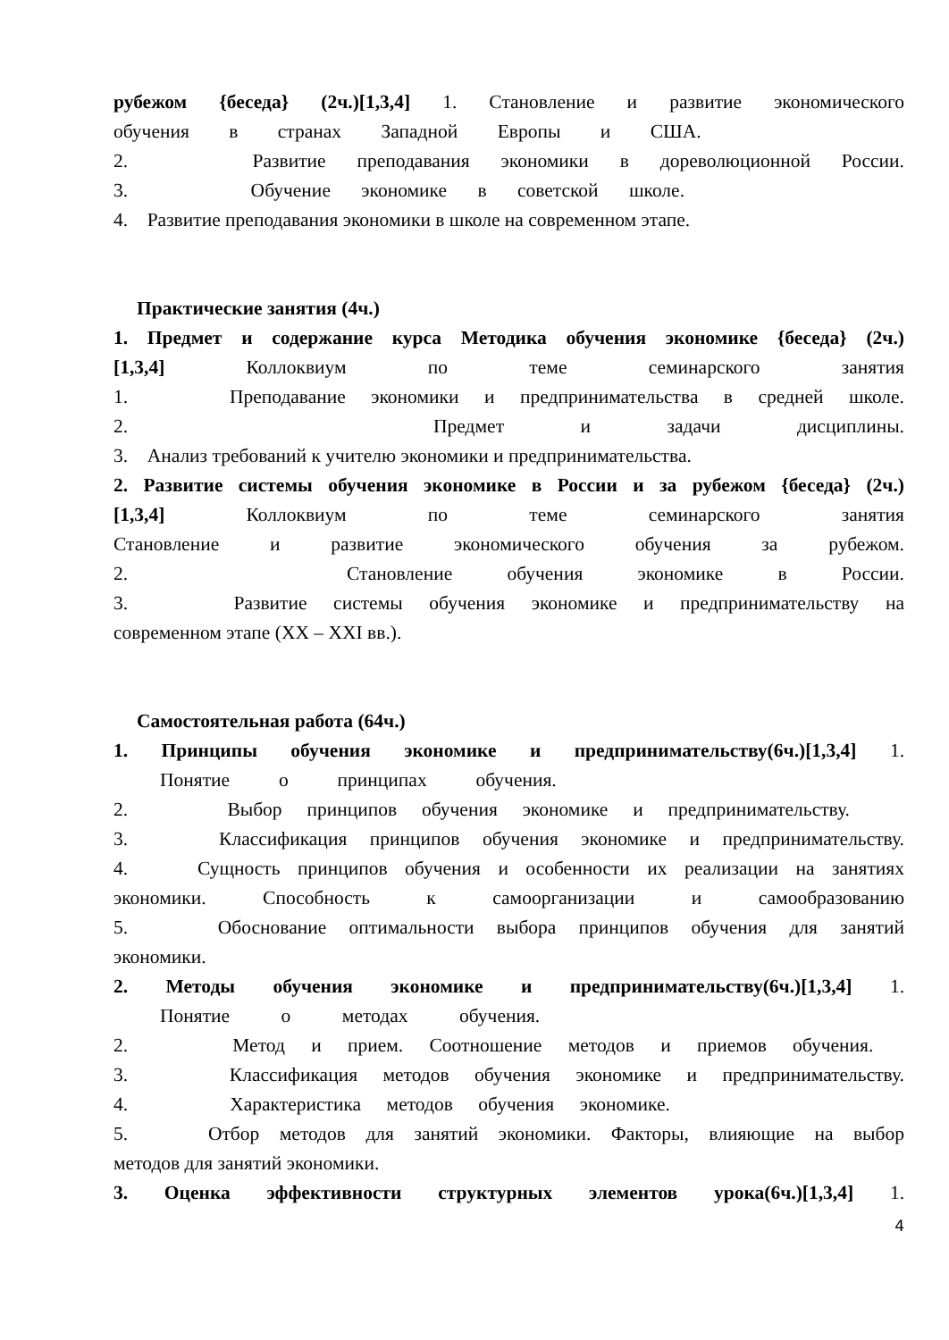рубежом {беседа} (2ч.)[1,3,4] 1. Становление и развитие экономического
обучения в странах Западной Европы и США.
2. Развитие преподавания экономики в дореволюционной России.
3. Обучение экономике в советской школе.
4. Развитие преподавания экономики в школе на современном этапе.
Практические занятия (4ч.)
1. Предмет и содержание курса Методика обучения экономике {беседа} (2ч.)
[1,3,4] Коллоквиум по теме семинарского занятия
1. Преподавание экономики и предпринимательства в средней школе.
2. Предмет и задачи дисциплины.
3. Анализ требований к учителю экономики и предпринимательства.
2. Развитие системы обучения экономике в России и за рубежом {беседа} (2ч.)
[1,3,4] Коллоквиум по теме семинарского занятия
Становление и развитие экономического обучения за рубежом.
2. Становление обучения экономике в России.
3. Развитие системы обучения экономике и предпринимательству на
современном этапе (XX – XXI вв.).
Самостоятельная работа (64ч.)
1. Принципы обучения экономике и предпринимательству(6ч.)[1,3,4] 1.
Понятие о принципах обучения.
2. Выбор принципов обучения экономике и предпринимательству.
3. Классификация принципов обучения экономике и предпринимательству.
4. Сущность принципов обучения и особенности их реализации на занятиях
экономики. Способность к самоорганизации и самообразованию
5. Обоснование оптимальности выбора принципов обучения для занятий
экономики.
2. Методы обучения экономике и предпринимательству(6ч.)[1,3,4] 1.
Понятие о методах обучения.
2. Метод и прием. Соотношение методов и приемов обучения.
3. Классификация методов обучения экономике и предпринимательству.
4. Характеристика методов обучения экономике.
5. Отбор методов для занятий экономики. Факторы, влияющие на выбор
методов для занятий экономики.
3. Оценка эффективности структурных элементов урока(6ч.)[1,3,4] 1.
4